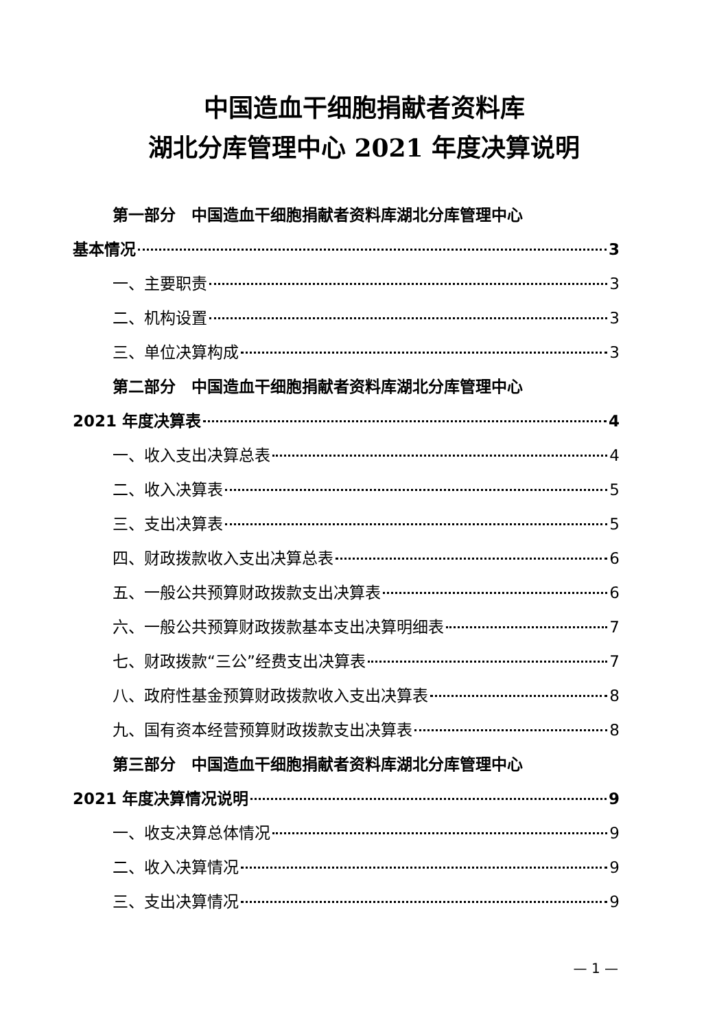中国造血干细胞捐献者资料库
湖北分库管理中心 2021 年度决算说明
第一部分　中国造血干细胞捐献者资料库湖北分库管理中心
基本情况 3
一、主要职责 3
二、机构设置 3
三、单位决算构成 3
第二部分　中国造血干细胞捐献者资料库湖北分库管理中心
2021 年度决算表 4
一、收入支出决算总表 4
二、收入决算表 5
三、支出决算表 5
四、财政拨款收入支出决算总表 6
五、一般公共预算财政拨款支出决算表 6
六、一般公共预算财政拨款基本支出决算明细表 7
七、财政拨款“三公”经费支出决算表 7
八、政府性基金预算财政拨款收入支出决算表 8
九、国有资本经营预算财政拨款支出决算表 8
第三部分　中国造血干细胞捐献者资料库湖北分库管理中心
2021 年度决算情况说明 9
一、收支决算总体情况 9
二、收入决算情况 9
三、支出决算情况 9
— 1 —